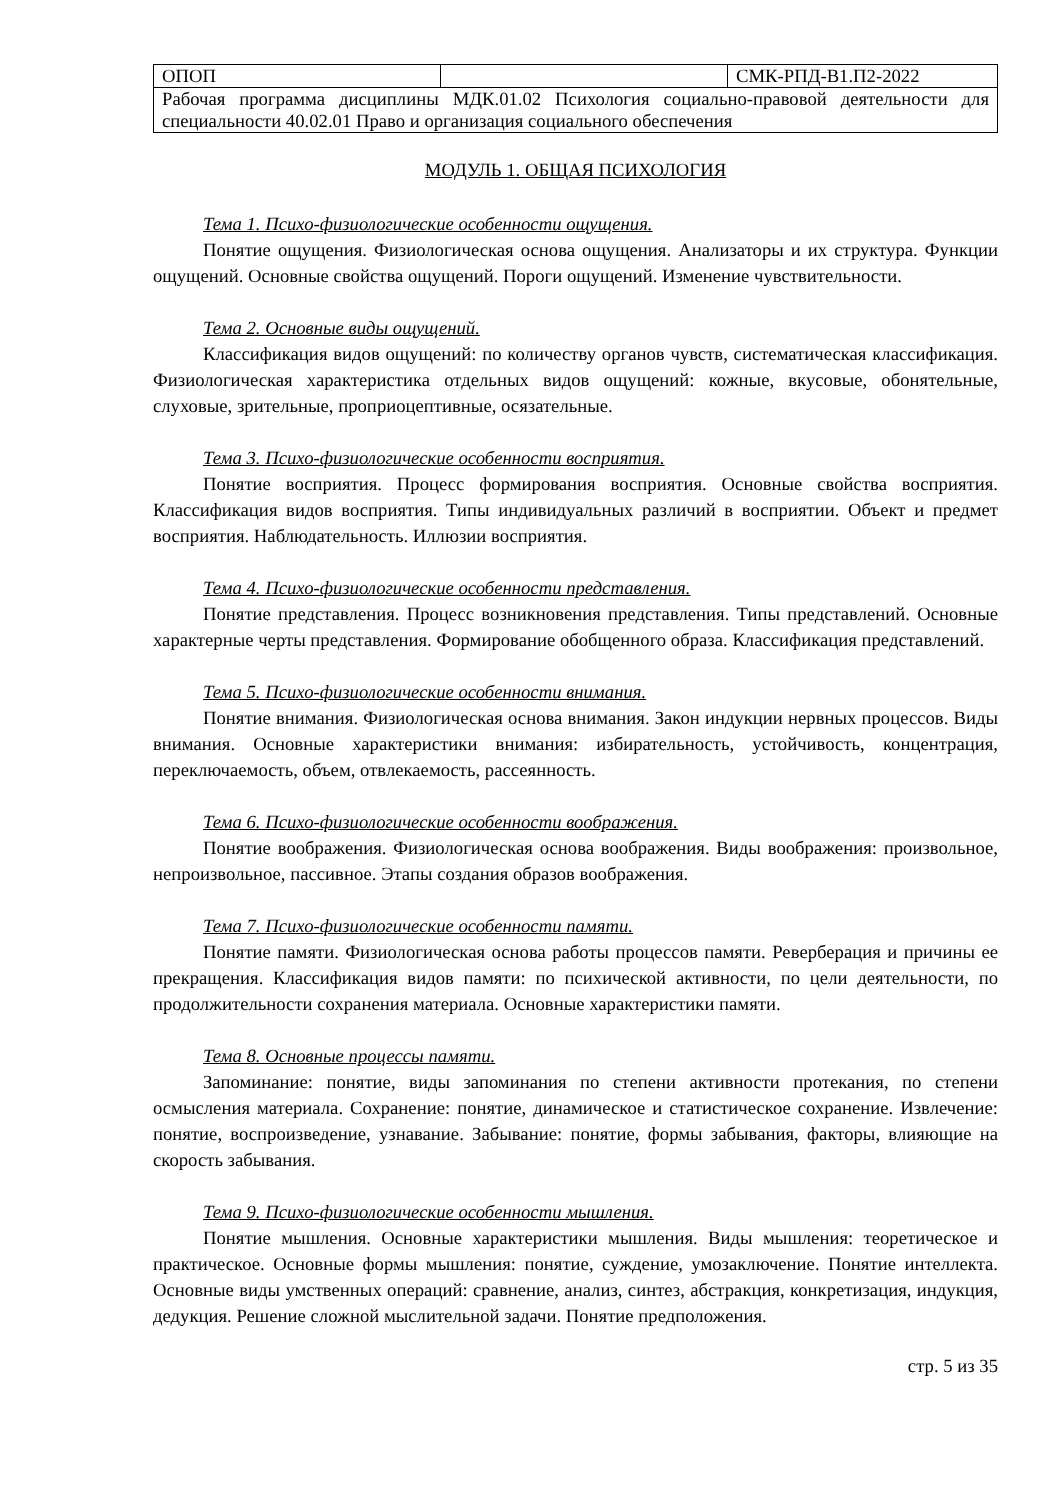| ОПОП | | СМК-РПД-В1.П2-2022 |
| Рабочая программа дисциплины МДК.01.02 Психология социально-правовой деятельности для специальности 40.02.01 Право и организация социального обеспечения | | |
МОДУЛЬ 1. ОБЩАЯ ПСИХОЛОГИЯ
Тема 1. Психо-физиологические особенности ощущения.
Понятие ощущения. Физиологическая основа ощущения. Анализаторы и их структура. Функции ощущений. Основные свойства ощущений. Пороги ощущений. Изменение чувствительности.
Тема 2. Основные виды ощущений.
Классификация видов ощущений: по количеству органов чувств, систематическая классификация. Физиологическая характеристика отдельных видов ощущений: кожные, вкусовые, обонятельные, слуховые, зрительные, проприоцептивные, осязательные.
Тема 3. Психо-физиологические особенности восприятия.
Понятие восприятия. Процесс формирования восприятия. Основные свойства восприятия. Классификация видов восприятия. Типы индивидуальных различий в восприятии. Объект и предмет восприятия. Наблюдательность. Иллюзии восприятия.
Тема 4. Психо-физиологические особенности представления.
Понятие представления. Процесс возникновения представления. Типы представлений. Основные характерные черты представления. Формирование обобщенного образа. Классификация представлений.
Тема 5. Психо-физиологические особенности внимания.
Понятие внимания. Физиологическая основа внимания. Закон индукции нервных процессов. Виды внимания. Основные характеристики внимания: избирательность, устойчивость, концентрация, переключаемость, объем, отвлекаемость, рассеянность.
Тема 6. Психо-физиологические особенности воображения.
Понятие воображения. Физиологическая основа воображения. Виды воображения: произвольное, непроизвольное, пассивное. Этапы создания образов воображения.
Тема 7. Психо-физиологические особенности памяти.
Понятие памяти. Физиологическая основа работы процессов памяти. Реверберация и причины ее прекращения. Классификация видов памяти: по психической активности, по цели деятельности, по продолжительности сохранения материала. Основные характеристики памяти.
Тема 8. Основные процессы памяти.
Запоминание: понятие, виды запоминания по степени активности протекания, по степени осмысления материала. Сохранение: понятие, динамическое и статистическое сохранение. Извлечение: понятие, воспроизведение, узнавание. Забывание: понятие, формы забывания, факторы, влияющие на скорость забывания.
Тема 9. Психо-физиологические особенности мышления.
Понятие мышления. Основные характеристики мышления. Виды мышления: теоретическое и практическое. Основные формы мышления: понятие, суждение, умозаключение. Понятие интеллекта. Основные виды умственных операций: сравнение, анализ, синтез, абстракция, конкретизация, индукция, дедукция. Решение сложной мыслительной задачи. Понятие предположения.
стр. 5 из 35